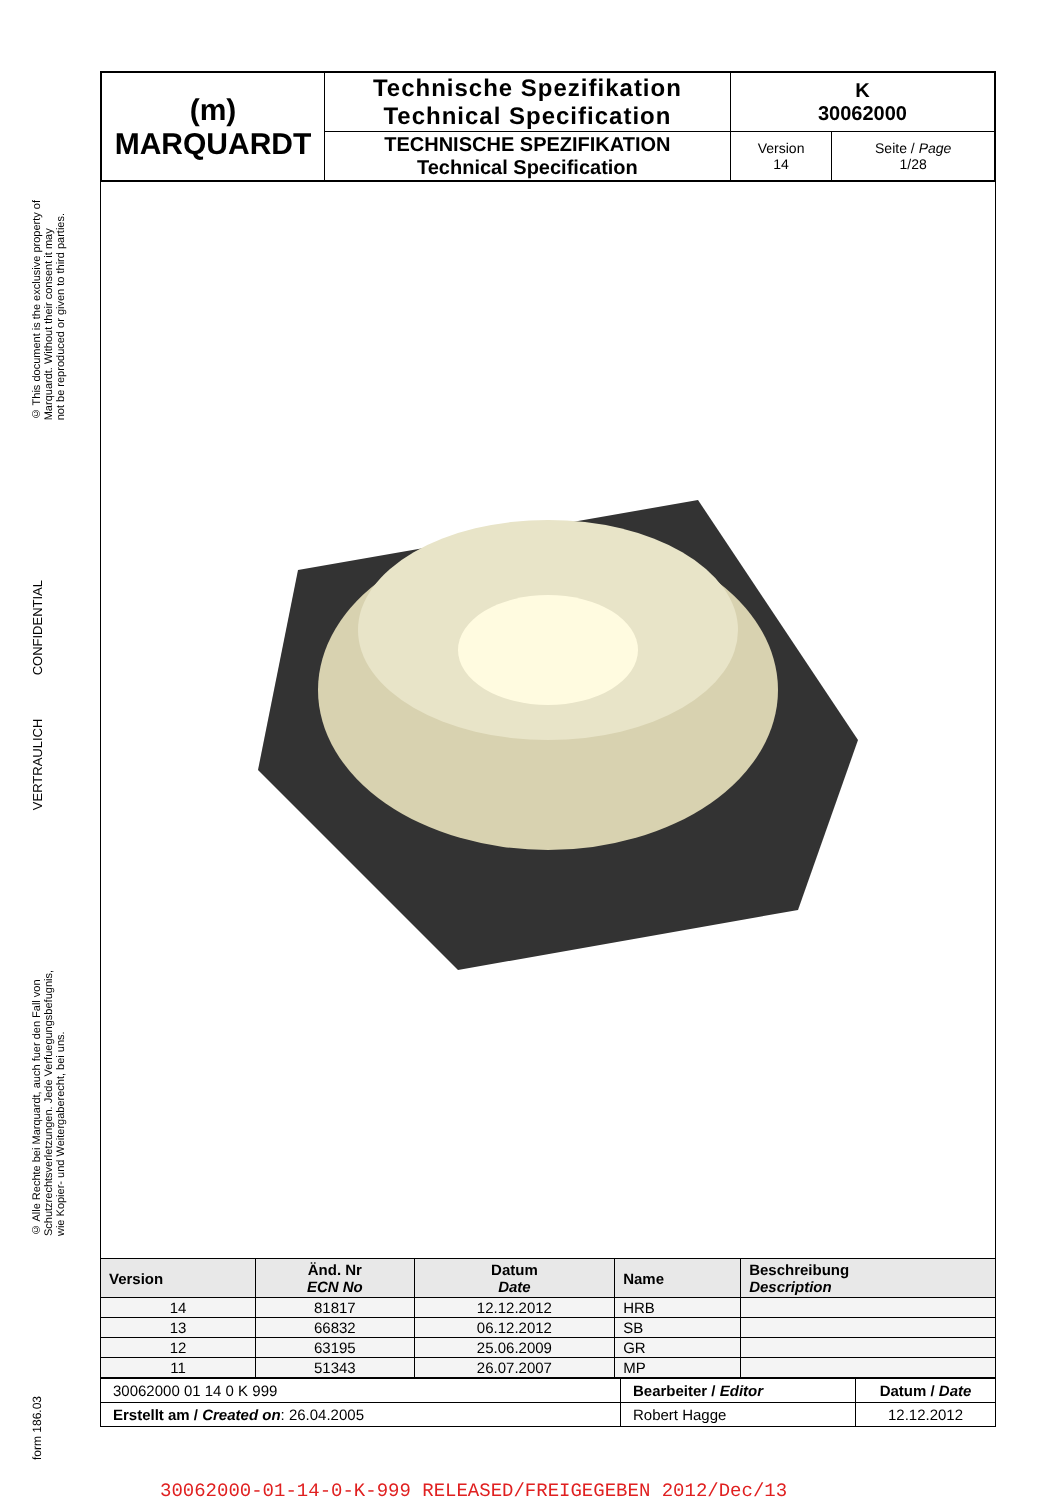© This document is the exclusive property of
Marquardt. Without their consent it may
not be reproduced or given to third parties.
VERTRAULICH CONFIDENTIAL
© Alle Rechte bei Marquardt, auch fuer den Fall von
Schutzrechtsverletzungen. Jede Verfuegungsbefugnis,
wie Kopier- und Weitergaberecht, bei uns.
form 186.03
| (m) MARQUARDT | Technische Spezifikation Technical Specification | K 30062000 | |
| | TECHNISCHE SPEZIFIKATION Technical Specification | Version 14 | Seite / Page 1/28 |
| Version | Änd. Nr ECN No | Datum Date | Name | Beschreibung Description |
| --- | --- | --- | --- | --- |
| 14 | 81817 | 12.12.2012 | HRB | |
| 13 | 66832 | 06.12.2012 | SB | |
| 12 | 63195 | 25.06.2009 | GR | |
| 11 | 51343 | 26.07.2007 | MP | |
| 30062000 01 14 0 K 999 | Bearbeiter / Editor | Datum / Date |
| Erstellt am / Created on : 26.04.2005 | Robert Hagge | 12.12.2012 |
30062000-01-14-0-K-999 RELEASED/FREIGEGEBEN 2012/Dec/13